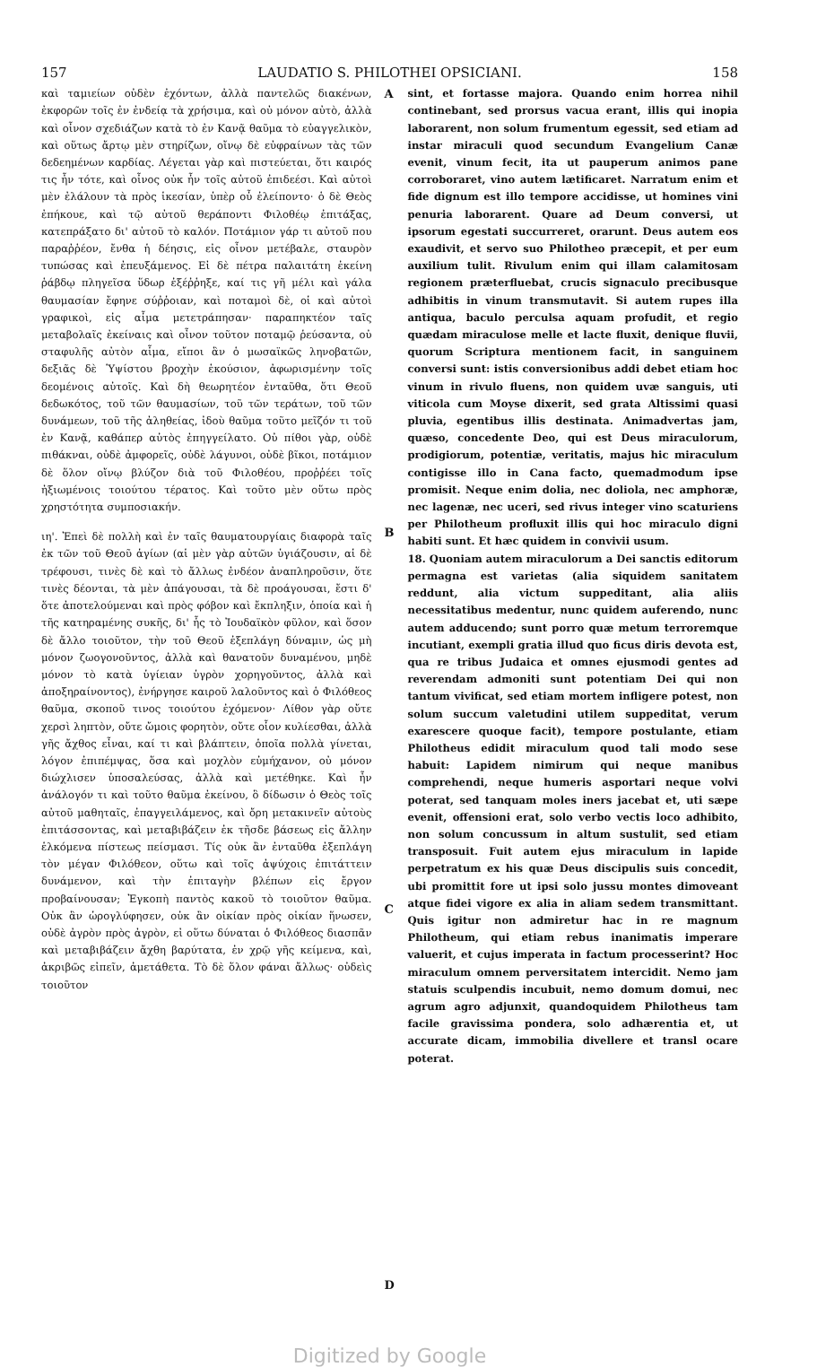157 LAUDATIO S. PHILOTHEI OPSICIANI. 158
καὶ ταμιείων οὐδὲν ἐχόντων, ἀλλὰ παντελῶς διακένων, ἐκφορῶν τοῖς ἐν ἐνδείᾳ τὰ χρήσιμα, καὶ οὐ μόνον αὐτὸ, ἀλλὰ καὶ οἶνον σχεδιάζων κατὰ τὸ ἐν Κανᾷ θαῦμα τὸ εὐαγγελικὸν, καὶ οὕτως ἄρτῳ μὲν στηρίζων, οἴνῳ δὲ εὐφραίνων τὰς τῶν δεδεημένων καρδίας. Λέγεται γὰρ καὶ πιστεύεται, ὅτι καιρός τις ἦν τότε, καὶ οἶνος οὐκ ἦν τοῖς αὐτοῦ ἐπιδεέσι. Καὶ αὐτοὶ μὲν ἐλάλουν τὰ πρὸς ἱκεσίαν, ὑπὲρ οὗ ἐλείποντο· ὁ δὲ Θεὸς ἐπήκουε, καὶ τῷ αὐτοῦ θεράποντι Φιλοθέῳ ἐπιτάξας, κατεπράξατο δι' αὐτοῦ τὸ καλόν. Ποτάμιον γάρ τι αὐτοῦ που παραῤῥέον, ἔνθα ἡ δέησις, εἰς οἶνον μετέβαλε, σταυρὸν τυπώσας καὶ ἐπευξάμενος. Εἰ δὲ πέτρα παλαιτάτη ἐκείνη ῥάβδῳ πληγεῖσα ὕδωρ ἐξέῤῥηξε, καί τις γῆ μέλι καὶ γάλα θαυμασίαν ἔφηνε σύῤῥοιαν, καὶ ποταμοὶ δὲ, οἱ καὶ αὐτοὶ γραφικοὶ, εἰς αἷμα μετετράπησαν· παραπηκτέον ταῖς μεταβολαῖς ἐκείναις καὶ οἶνον τοῦτον ποταμῷ ῥεύσαντα, οὐ σταφυλῆς αὐτὸν αἷμα, εἴποι ἂν ὁ μωσαϊκῶς ληνοβατῶν, δεξιᾶς δὲ Ὑψίστου βροχὴν ἑκούσιον, ἀφωρισμένην τοῖς δεομένοις αὐτοῖς. Καὶ δὴ θεωρητέον ἐνταῦθα, ὅτι Θεοῦ δεδωκότος, τοῦ τῶν θαυμασίων, τοῦ τῶν τεράτων, τοῦ τῶν δυνάμεων, τοῦ τῆς ἀληθείας, ἰδοὺ θαῦμα τοῦτο μεῖζόν τι τοῦ ἐν Κανᾷ, καθάπερ αὐτὸς ἐπηγγείλατο. Οὐ πίθοι γὰρ, οὐδὲ πιθάκναι, οὐδὲ ἀμφορεῖς, οὐδὲ λάγυνοι, οὐδὲ βῖκοι, ποτάμιον δὲ ὅλον οἴνῳ βλύζον διὰ τοῦ Φιλοθέου, προῤῥέει τοῖς ἠξιωμένοις τοιούτου τέρατος. Καὶ τοῦτο μὲν οὕτω πρὸς χρηστότητα συμποσιακήν.
ιη'. Ἐπεὶ δὲ πολλὴ καὶ ἐν ταῖς θαυματουργίαις διαφορὰ ταῖς ἐκ τῶν τοῦ Θεοῦ ἁγίων (αἱ μὲν γὰρ αὐτῶν ὑγιάζουσιν, αἱ δὲ τρέφουσι, τινὲς δὲ καὶ τὸ ἄλλως ἐνδέον ἀναπληροῦσιν, ὅτε τινὲς δέονται, τὰ μὲν ἀπάγουσαι, τὰ δὲ προάγουσαι, ἔστι δ' ὅτε ἀποτελούμεναι καὶ πρὸς φόβον καὶ ἔκπληξιν, ὁποία καὶ ἡ τῆς κατηραμένης συκῆς, δι' ἧς τὸ Ἰουδαϊκὸν φῦλον, καὶ ὅσον δὲ ἄλλο τοιοῦτον, τὴν τοῦ Θεοῦ ἐξεπλάγη δύναμιν, ὡς μὴ μόνον ζωογονοῦντος, ἀλλὰ καὶ θανατοῦν δυναμένου, μηδὲ μόνον τὸ κατὰ ὑγίειαν ὑγρὸν χορηγοῦντος, ἀλλὰ καὶ ἀποξηραίνοντος), ἐνήργησε καιροῦ λαλοῦντος καὶ ὁ Φιλόθεος θαῦμα, σκοποῦ τινος τοιούτου ἐχόμενον· Λίθον γὰρ οὔτε χερσὶ ληπτὸν, οὔτε ὤμοις φορητὸν, οὔτε οἷον κυλίεσθαι, ἀλλὰ γῆς ἄχθος εἶναι, καί τι καὶ βλάπτειν, ὁποῖα πολλὰ γίνεται, λόγον ἐπιπέμψας, ὅσα καὶ μοχλὸν εὐμήχανον, οὐ μόνον διώχλισεν ὑποσαλεύσας, ἀλλὰ καὶ μετέθηκε. Καὶ ἦν ἀνάλογόν τι καὶ τοῦτο θαῦμα ἐκείνου, ὃ δίδωσιν ὁ Θεὸς τοῖς αὐτοῦ μαθηταῖς, ἐπαγγειλάμενος, καὶ ὄρη μετακινεῖν αὐτοὺς ἐπιτάσσοντας, καὶ μεταβιβάζειν ἐκ τῆσδε βάσεως εἰς ἄλλην ἑλκόμενα πίστεως πείσμασι. Τίς οὐκ ἂν ἐνταῦθα ἐξεπλάγη τὸν μέγαν Φιλόθεον, οὕτω καὶ τοῖς ἀψύχοις ἐπιτάττειν δυνάμενον, καὶ τὴν ἐπιταγὴν βλέπων εἰς ἔργον προβαίνουσαν; Ἐγκοπὴ παντὸς κακοῦ τὸ τοιοῦτον θαῦμα. Οὐκ ἂν ὡρογλύφησεν, οὐκ ἂν οἰκίαν πρὸς οἰκίαν ἥνωσεν, οὐδὲ ἀγρὸν πρὸς ἀγρὸν, εἰ οὕτω δύναται ὁ Φιλόθεος διασπᾶν καὶ μεταβιβάζειν ἄχθη βαρύτατα, ἐν χρῷ γῆς κείμενα, καὶ, ἀκριβῶς εἰπεῖν, ἀμετάθετα. Τὸ δὲ ὅλον φάναι ἄλλως· οὐδεὶς τοιοῦτον
A
B
C
D
sint, et fortasse majora. Quando enim horrea nihil continebant, sed prorsus vacua erant, illis qui inopia laborarent, non solum frumentum egessit, sed etiam ad instar miraculi quod secundum Evangelium Canæ evenit, vinum fecit, ita ut pauperum animos pane corroboraret, vino autem lætificaret. Narratum enim et fide dignum est illo tempore accidisse, ut homines vini penuria laborarent. Quare ad Deum conversi, ut ipsorum egestati succurreret, orarunt. Deus autem eos exaudivit, et servo suo Philotheo præcepit, et per eum auxilium tulit. Rivulum enim qui illam calamitosam regionem præterfluebat, crucis signaculo precibusque adhibitis in vinum transmutavit. Si autem rupes illa antiqua, baculo perculsa aquam profudit, et regio quædam miraculose melle et lacte fluxit, denique fluvii, quorum Scriptura mentionem facit, in sanguinem conversi sunt: istis conversionibus addi debet etiam hoc vinum in rivulo fluens, non quidem uvæ sanguis, uti viticola cum Moyse dixerit, sed grata Altissimi quasi pluvia, egentibus illis destinata. Animadvertas jam, quæso, concedente Deo, qui est Deus miraculorum, prodigiorum, potentiæ, veritatis, majus hic miraculum contigisse illo in Cana facto, quemadmodum ipse promisit. Neque enim dolia, nec doliola, nec amphoræ, nec lagenæ, nec uceri, sed rivus integer vino scaturiens per Philotheum profluxit illis qui hoc miraculo digni habiti sunt. Et hæc quidem in convivii usum.
18. Quoniam autem miraculorum a Dei sanctis editorum permagna est varietas (alia siquidem sanitatem reddunt, alia victum suppeditant, alia aliis necessitatibus medentur, nunc quidem auferendo, nunc autem adducendo; sunt porro quæ metum terroremque incutiant, exempli gratia illud quo ficus diris devota est, qua re tribus Judaica et omnes ejusmodi gentes ad reverendam admoniti sunt potentiam Dei qui non tantum vivificat, sed etiam mortem infligere potest, non solum succum valetudini utilem suppeditat, verum exarescere quoque facit), tempore postulante, etiam Philotheus edidit miraculum quod tali modo sese habuit: Lapidem nimirum qui neque manibus comprehendi, neque humeris asportari neque volvi poterat, sed tanquam moles iners jacebat et, uti sæpe evenit, offensioni erat, solo verbo vectis loco adhibito, non solum concussum in altum sustulit, sed etiam transposuit. Fuit autem ejus miraculum in lapide perpetratum ex his quæ Deus discipulis suis concedit, ubi promittit fore ut ipsi solo jussu montes dimoveant atque fidei vigore ex alia in aliam sedem transmittant. Quis igitur non admiretur hac in re magnum Philotheum, qui etiam rebus inanimatis imperare valuerit, et cujus imperata in factum processerint? Hoc miraculum omnem perversitatem intercidit. Nemo jam statuis sculpendis incubuit, nemo domum domui, nec agrum agro adjunxit, quandoquidem Philotheus tam facile gravissima pondera, solo adhærentia et, ut accurate dicam, immobilia divellere et transl ocare poterat.
Digitized by Google